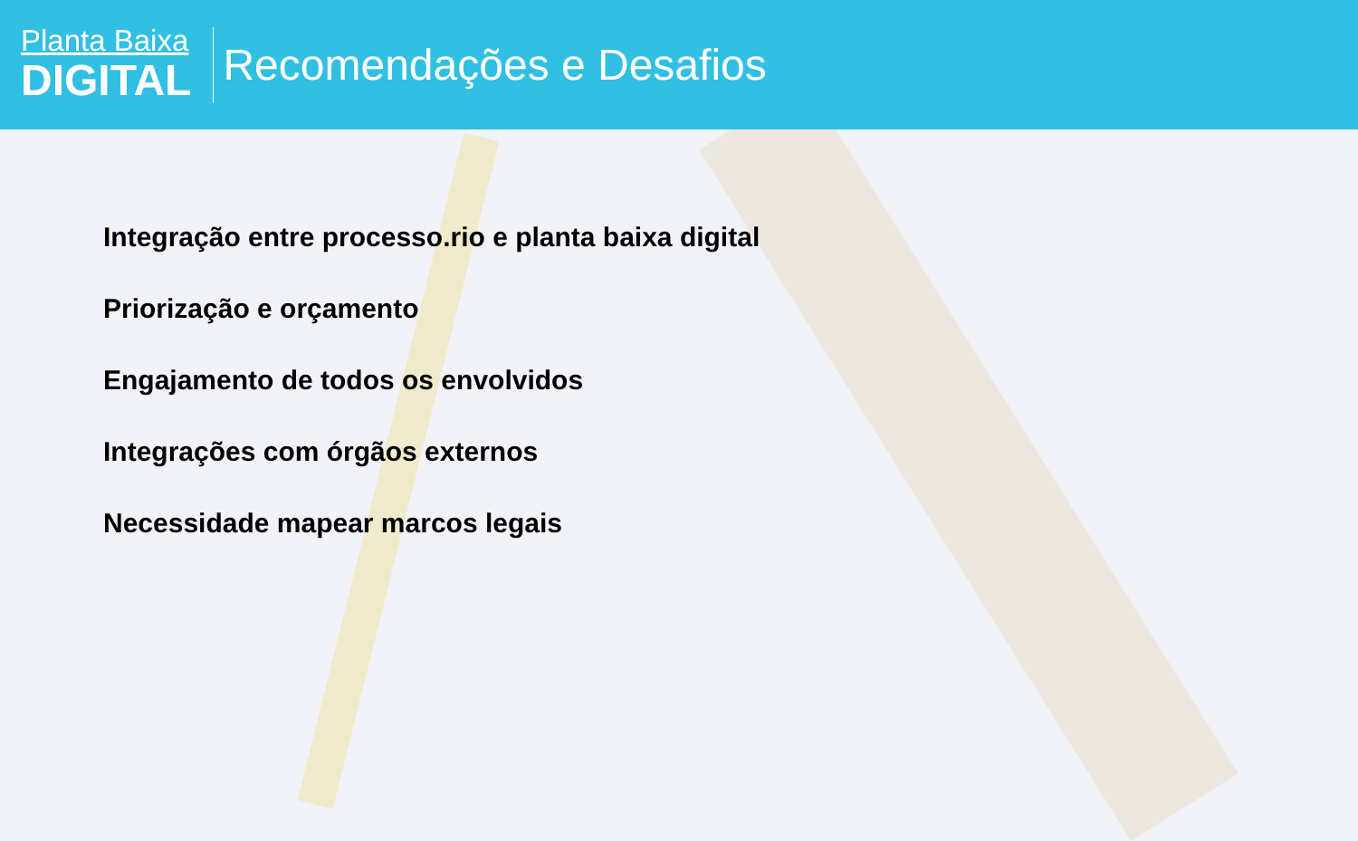Planta Baixa
DIGITAL
Recomendações e Desafios
Integração entre processo.rio e planta baixa digital
Priorização e orçamento
Engajamento de todos os envolvidos
Integrações com órgãos externos
Necessidade mapear marcos legais